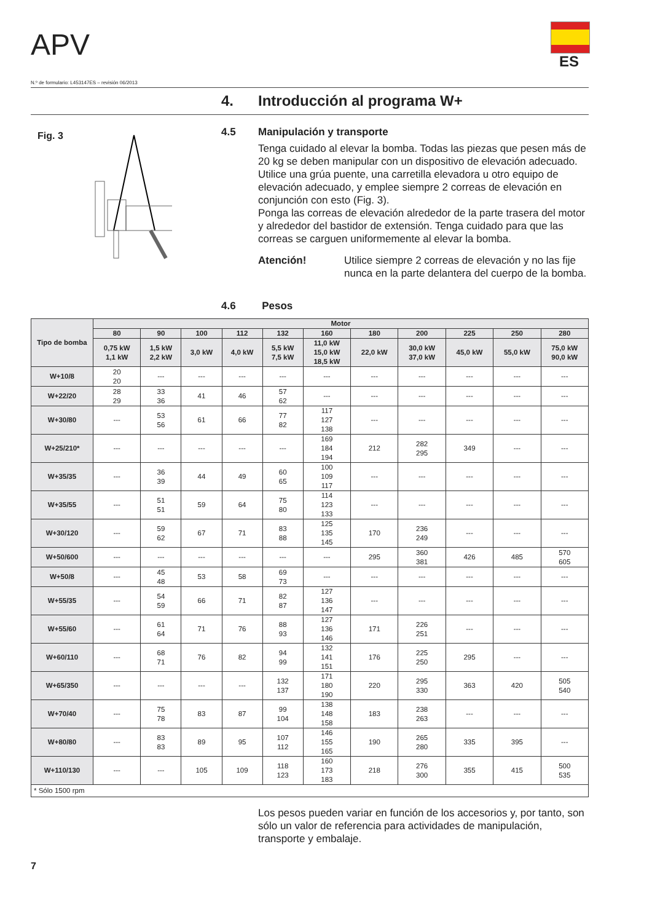APV ES
N.º de formulario: L453147ES – revisión 06/2013
4. Introducción al programa W+
Fig. 3
4.5 Manipulación y transporte
Tenga cuidado al elevar la bomba. Todas las piezas que pesen más de 20 kg se deben manipular con un dispositivo de elevación adecuado. Utilice una grúa puente, una carretilla elevadora u otro equipo de elevación adecuado, y emplee siempre 2 correas de elevación en conjunción con esto (Fig. 3).
Ponga las correas de elevación alrededor de la parte trasera del motor y alrededor del bastidor de extensión. Tenga cuidado para que las correas se carguen uniformemente al elevar la bomba.
Atención! Utilice siempre 2 correas de elevación y no las fije nunca en la parte delantera del cuerpo de la bomba.
4.6 Pesos
| Tipo de bomba | Motor | | | | | | | | | | |
| --- | --- | --- | --- | --- | --- | --- | --- | --- | --- | --- | --- |
| | 80 | 90 | 100 | 112 | 132 | 160 | 180 | 200 | 225 | 250 | 280 |
| | 0,75 kW 1,1 kW | 1,5 kW 2,2 kW | 3,0 kW | 4,0 kW | 5,5 kW 7,5 kW | 11,0 kW 15,0 kW 18,5 kW | 22,0 kW | 30,0 kW 37,0 kW | 45,0 kW | 55,0 kW | 75,0 kW 90,0 kW |
| W+10/8 | 20 20 | --- | --- | --- | --- | --- | --- | --- | --- | --- | --- |
| W+22/20 | 28 29 | 33 36 | 41 | 46 | 57 62 | --- | --- | --- | --- | --- | --- |
| W+30/80 | --- | 53 56 | 61 | 66 | 77 82 | 117 127 138 | --- | --- | --- | --- | --- |
| W+25/210* | --- | --- | --- | --- | --- | 169 184 194 | 212 | 282 295 | 349 | --- | --- |
| W+35/35 | --- | 36 39 | 44 | 49 | 60 65 | 100 109 117 | --- | --- | --- | --- | --- |
| W+35/55 | --- | 51 51 | 59 | 64 | 75 80 | 114 123 133 | --- | --- | --- | --- | --- |
| W+30/120 | --- | 59 62 | 67 | 71 | 83 88 | 125 135 145 | 170 | 236 249 | --- | --- | --- |
| W+50/600 | --- | --- | --- | --- | --- | --- | 295 | 360 381 | 426 | 485 | 570 605 |
| W+50/8 | --- | 45 48 | 53 | 58 | 69 73 | --- | --- | --- | --- | --- | --- |
| W+55/35 | --- | 54 59 | 66 | 71 | 82 87 | 127 136 147 | --- | --- | --- | --- | --- |
| W+55/60 | --- | 61 64 | 71 | 76 | 88 93 | 127 136 146 | 171 | 226 251 | --- | --- | --- |
| W+60/110 | --- | 68 71 | 76 | 82 | 94 99 | 132 141 151 | 176 | 225 250 | 295 | --- | --- |
| W+65/350 | --- | --- | --- | --- | 132 137 | 171 180 190 | 220 | 295 330 | 363 | 420 | 505 540 |
| W+70/40 | --- | 75 78 | 83 | 87 | 99 104 | 138 148 158 | 183 | 238 263 | --- | --- | --- |
| W+80/80 | --- | 83 83 | 89 | 95 | 107 112 | 146 155 165 | 190 | 265 280 | 335 | 395 | --- |
| W+110/130 | --- | --- | 105 | 109 | 118 123 | 160 173 183 | 218 | 276 300 | 355 | 415 | 500 535 |
| * Sólo 1500 rpm | | | | | | | | | | | |
Los pesos pueden variar en función de los accesorios y, por tanto, son sólo un valor de referencia para actividades de manipulación, transporte y embalaje.
7